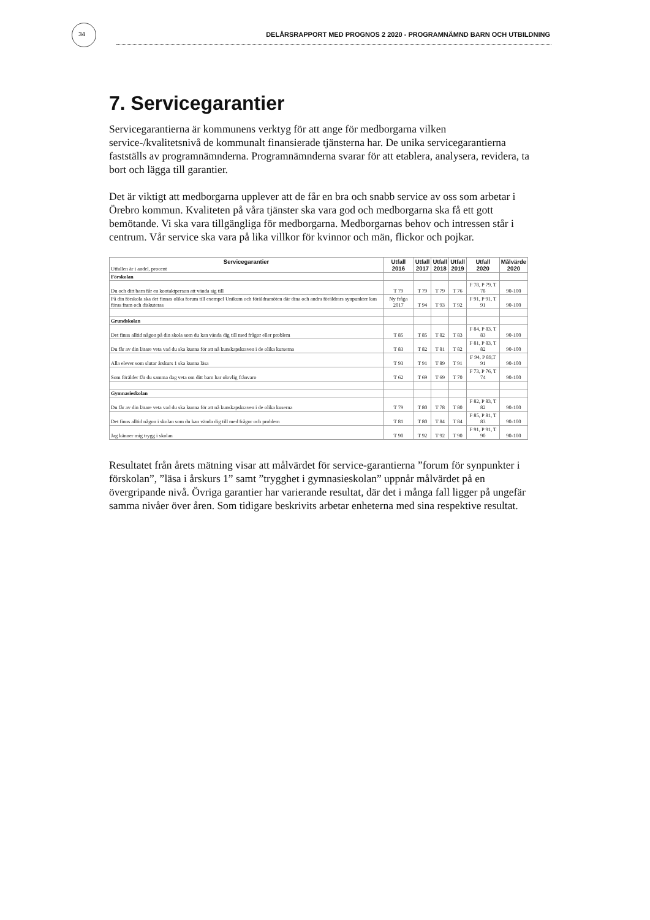34 DELÅRSRAPPORT MED PROGNOS 2 2020 - PROGRAMNÄMND BARN OCH UTBILDNING
7. Servicegarantier
Servicegarantierna är kommunens verktyg för att ange för medborgarna vilken service-/kvalitetsnivå de kommunalt finansierade tjänsterna har. De unika servicegarantierna fastställs av programnämnderna. Programnämnderna svarar för att etablera, analysera, revidera, ta bort och lägga till garantier.
Det är viktigt att medborgarna upplever att de får en bra och snabb service av oss som arbetar i Örebro kommun. Kvaliteten på våra tjänster ska vara god och medborgarna ska få ett gott bemötande. Vi ska vara tillgängliga för medborgarna. Medborgarnas behov och intressen står i centrum. Vår service ska vara på lika villkor för kvinnor och män, flickor och pojkar.
| Servicegarantier Utfallen är i andel, procent | Utfall 2016 | Utfall 2017 | Utfall 2018 | Utfall 2019 | Utfall 2020 | Målvärde 2020 |
| --- | --- | --- | --- | --- | --- | --- |
| Förskolan | | | | | | |
| Du och ditt barn får en kontaktperson att vända sig till | T 79 | T 79 | T 79 | T 76 | F 78, P 79, T 78 | 90-100 |
| På din förskola ska det finnas olika forum till exempel Unikum och föräldramöten där dina och andra föräldrars synpunkter kan föras fram och diskuteras | Ny fråga 2017 | T 94 | T 93 | T 92 | F 91, P 91, T 91 | 90-100 |
| Grundskolan | | | | | | |
| Det finns alltid någon på din skola som du kan vända dig till med frågor eller problem | T 85 | T 85 | T 82 | T 83 | F 84, P 83, T 83 | 90-100 |
| Du får av din lärare veta vad du ska kunna för att nå kunskapskraven i de olika kurserna | T 83 | T 82 | T 81 | T 82 | F 81, P 83, T 82 | 90-100 |
| Alla elever som slutar årskurs 1 ska kunna läsa | T 93 | T 91 | T 89 | T 91 | F 94, P 89,T 91 | 90-100 |
| Som förälder får du samma dag veta om ditt barn har olovlig frånvaro | T 62 | T 69 | T 69 | T 70 | F 73, P 76, T 74 | 90-100 |
| Gymnasieskolan | | | | | | |
| Du får av din lärare veta vad du ska kunna för att nå kunskapskraven i de olika kuserna | T 79 | T 80 | T 78 | T 80 | F 82, P 83, T 82 | 90-100 |
| Det finns alltid någon i skolan som du kan vända dig till med frågor och problem | T 81 | T 80 | T 84 | T 84 | F 85, P 81, T 83 | 90-100 |
| Jag känner mig trygg i skolan | T 90 | T 92 | T 92 | T 90 | F 91, P 91, T 90 | 90-100 |
Resultatet från årets mätning visar att målvärdet för service-garantierna ”forum för synpunkter i förskolan”, ”läsa i årskurs 1” samt ”trygghet i gymnasieskolan” uppnår målvärdet på en övergripande nivå. Övriga garantier har varierande resultat, där det i många fall ligger på ungefär samma nivåer över åren. Som tidigare beskrivits arbetar enheterna med sina respektive resultat.